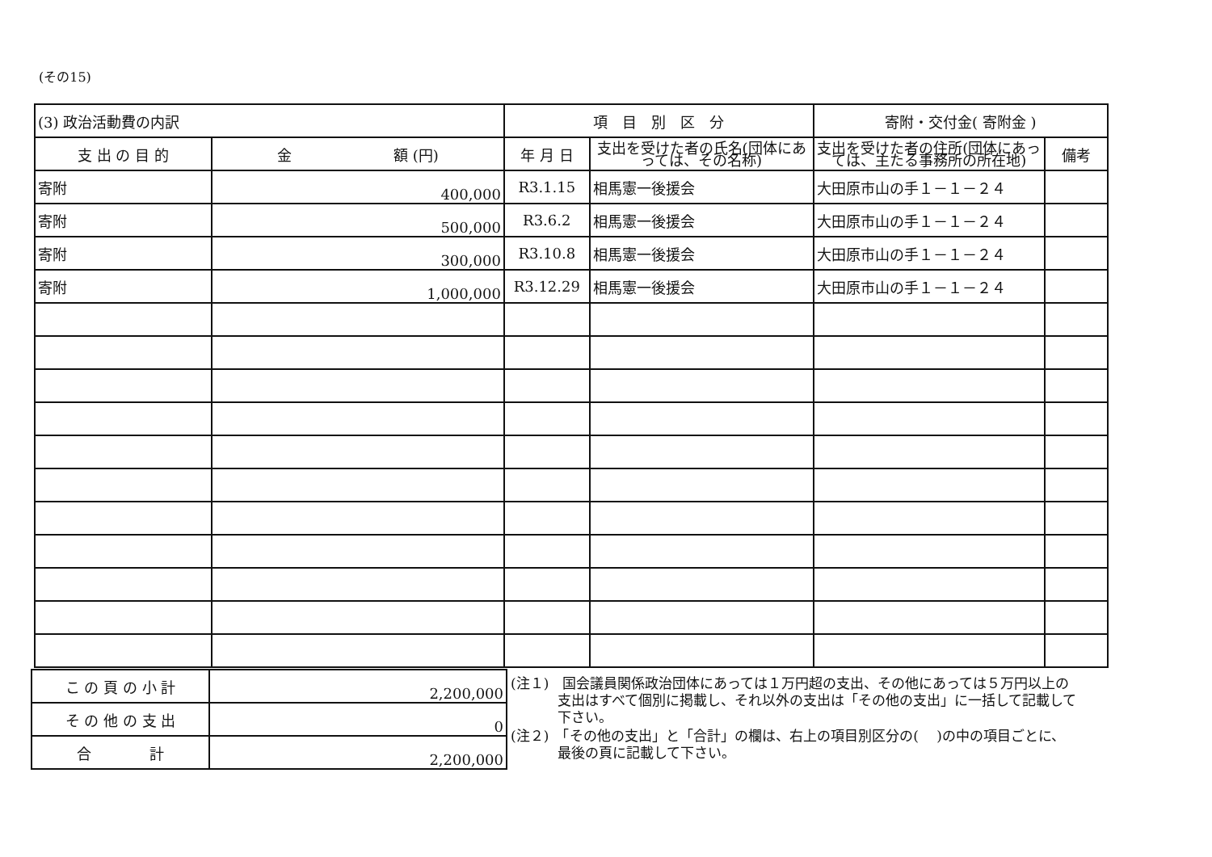(その15)
| (3) 政治活動費の内訳 | | 項 目 別 区 分 | | 寄附・交付金( 寄附金 ) | |
| 支 出 の 目 的 | 金 額 (円) | 年 月 日 | 支出を受けた者の氏名(団体にあっては、その名称) | 支出を受けた者の住所(団体にあっては、主たる事務所の所在地) | 備考 |
| 寄附 | 400,000 | R3.1.15 | 相馬憲一後援会 | 大田原市山の手１－１－２４ | |
| 寄附 | 500,000 | R3.6.2 | 相馬憲一後援会 | 大田原市山の手１－１－２４ | |
| 寄附 | 300,000 | R3.10.8 | 相馬憲一後援会 | 大田原市山の手１－１－２４ | |
| 寄附 | 1,000,000 | R3.12.29 | 相馬憲一後援会 | 大田原市山の手１－１－２４ | |
| こ の 頁 の 小 計 | 2,200,000 |
| そ の 他 の 支 出 | 0 |
| 合 計 | 2,200,000 |
(注１)　国会議員関係政治団体にあっては１万円超の支出、その他にあっては５万円以上の支出はすべて個別に掲載し、それ以外の支出は「その他の支出」に一括して記載して下さい。
(注２)　「その他の支出」と「合計」の欄は、右上の項目別区分の(　 )の中の項目ごとに、最後の頁に記載して下さい。